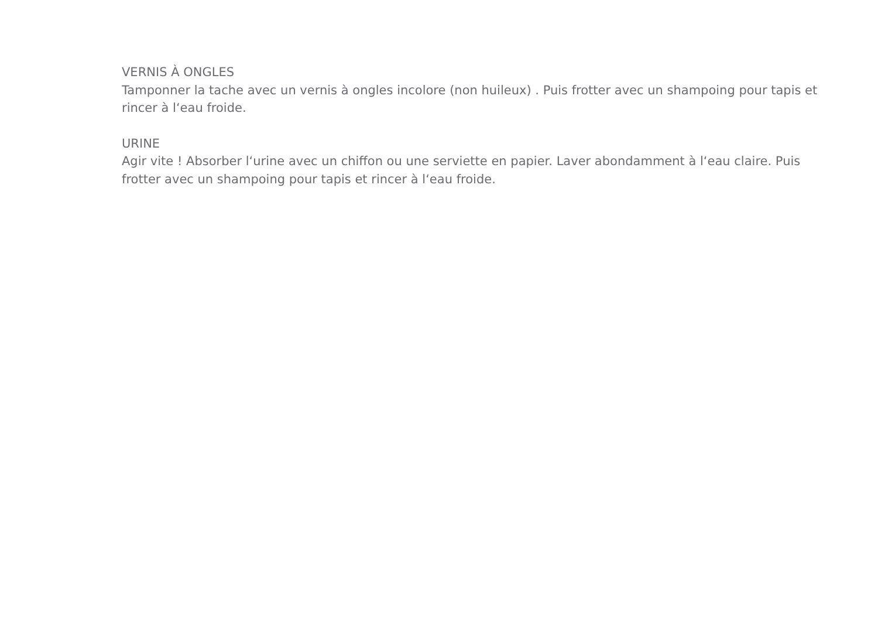VERNIS À ONGLES
Tamponner la tache avec un vernis à ongles incolore (non huileux) . Puis frotter avec un shampoing pour tapis et rincer à l‘eau froide.
URINE
Agir vite ! Absorber l‘urine avec un chiffon ou une serviette en papier. Laver abondamment à l‘eau claire. Puis frotter avec un shampoing pour tapis et rincer à l‘eau froide.